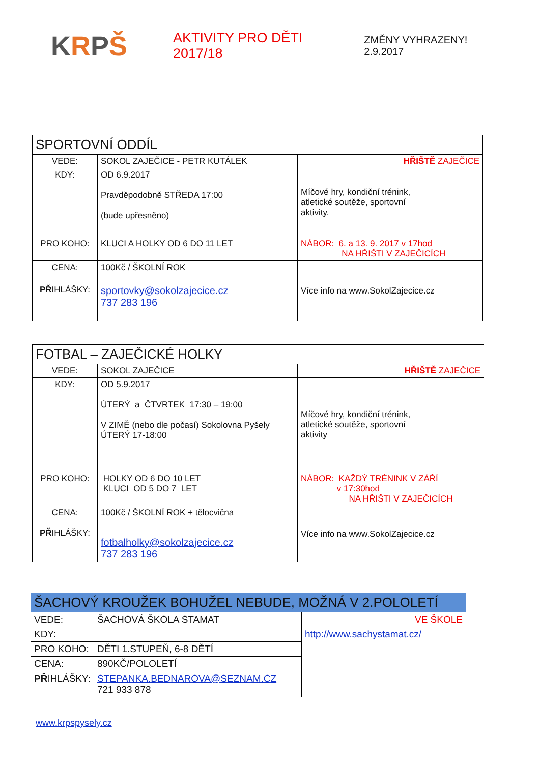KRPŠ
AKTIVITY PRO DĚTI 2017/18
ZMĚNY VYHRAZENY! 2.9.2017
| SPORTOVNÍ ODDÍL | | |
| VEDE: | SOKOL ZAJEČICE - PETR KUTÁLEK | HŘIŠTĚ ZAJEČICE |
| KDY: | OD 6.9.2017 Pravděpodobně STŘEDA 17:00 (bude upřesněno) | Míčové hry, kondiční trénink, atletické soutěže, sportovní aktivity. |
| PRO KOHO: | KLUCI A HOLKY OD 6 DO 11 LET | NÁBOR: 6. a 13. 9. 2017 v 17hod NA HŘIŠTI V ZAJEČICÍCH |
| CENA: | 100Kč / ŠKOLNÍ ROK | Více info na www.SokolZajecice.cz |
| PŘ IHLÁŠKY: | sportovky@sokolzajecice.cz 737 283 196 | |
| FOTBAL – ZAJEČICKÉ HOLKY | | |
| VEDE: | SOKOL ZAJEČICE | HŘIŠTĚ ZAJEČICE |
| KDY: | OD 5.9.2017 ÚTERÝ a ČTVRTEK 17:30 – 19:00 V ZIMĚ (nebo dle počasí) Sokolovna Pyšely ÚTERÝ 17-18:00 | Míčové hry, kondiční trénink, atletické soutěže, sportovní aktivity |
| PRO KOHO: | HOLKY OD 6 DO 10 LET KLUCI OD 5 DO 7 LET | NÁBOR: KAŽDÝ TRÉNINK V ZÁŘÍ v 17:30hod NA HŘIŠTI V ZAJEČICÍCH |
| CENA: | 100Kč / ŠKOLNÍ ROK + tělocvična | Více info na www.SokolZajecice.cz |
| PŘ IHLÁŠKY: | fotbalholky@sokolzajecice.cz 737 283 196 | |
| ŠACHOVÝ KROUŽEK BOHUŽEL NEBUDE, MOŽNÁ V 2.POLOLETÍ | | |
| VEDE: | ŠACHOVÁ ŠKOLA STAMAT | VE ŠKOLE |
| KDY: | | http://www.sachystamat.cz/ |
| PRO KOHO: | DĚTI 1.STUPEŇ, 6-8 DĚTÍ | |
| CENA: | 890KČ/POLOLETÍ | |
| PŘ IHLÁŠKY: | STEPANKA.BEDNAROVA@SEZNAM.CZ 721 933 878 | |
www.krpspysely.cz